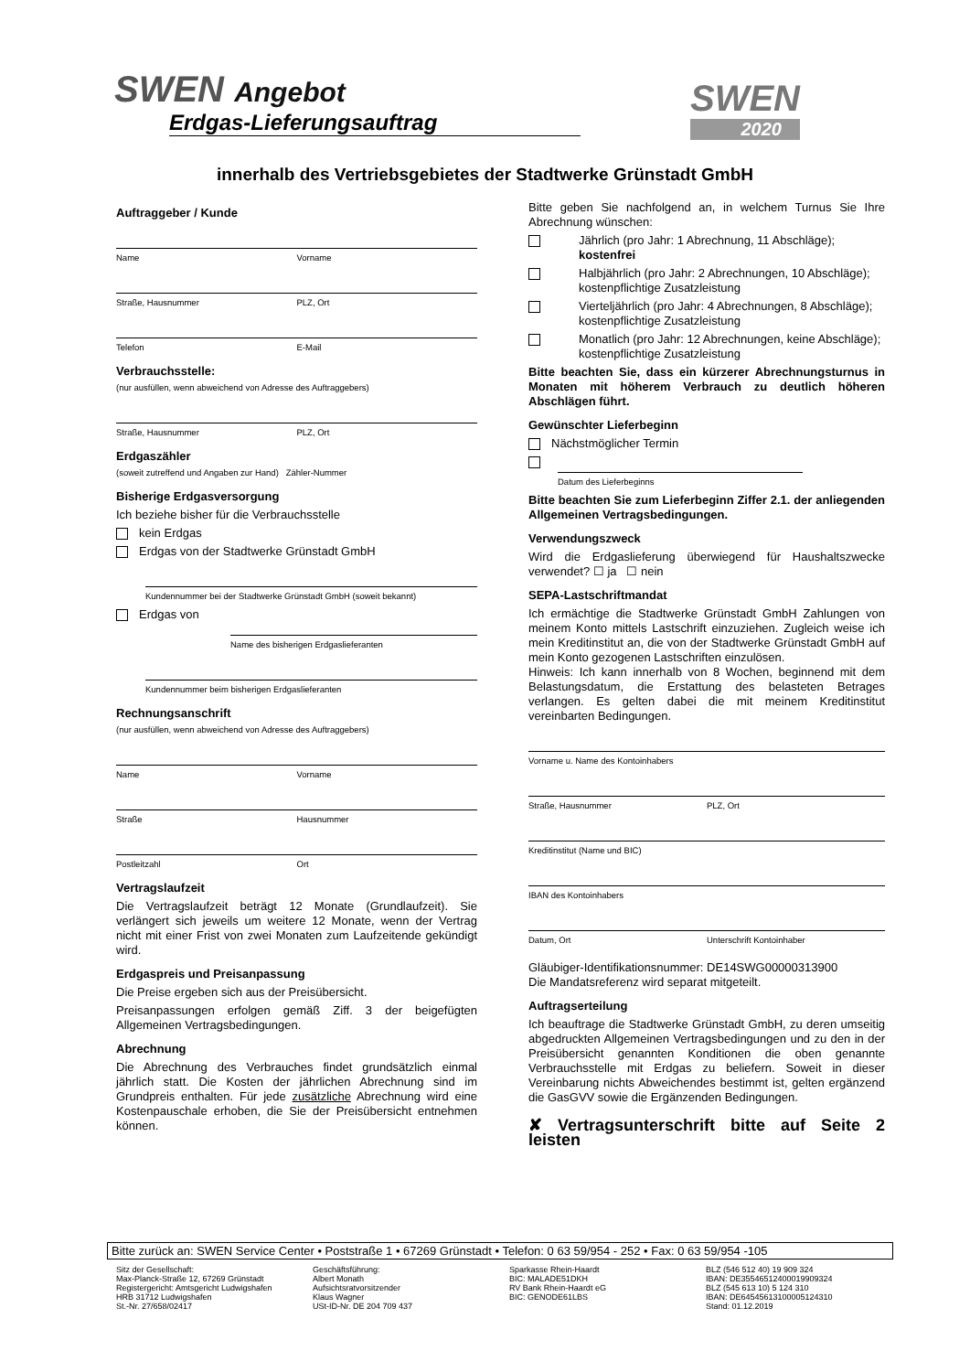SWEN Angebot
Erdgas-Lieferungsauftrag
SWEN
2020
innerhalb des Vertriebsgebietes der Stadtwerke Grünstadt GmbH
Auftraggeber / Kunde
Name Vorname
Straße, Hausnummer PLZ, Ort
Telefon E-Mail
Verbrauchsstelle:
(nur ausfüllen, wenn abweichend von Adresse des Auftraggebers)
Straße, Hausnummer PLZ, Ort
Erdgaszähler
(soweit zutreffend und Angaben zur Hand) Zähler-Nummer
Bisherige Erdgasversorgung
Ich beziehe bisher für die Verbrauchsstelle
kein Erdgas
Erdgas von der Stadtwerke Grünstadt GmbH
Kundennummer bei der Stadtwerke Grünstadt GmbH (soweit bekannt)
Erdgas von
Name des bisherigen Erdgaslieferanten
Kundennummer beim bisherigen Erdgaslieferanten
Rechnungsanschrift
(nur ausfüllen, wenn abweichend von Adresse des Auftraggebers)
Name Vorname
Straße Hausnummer
Postleitzahl Ort
Vertragslaufzeit
Die Vertragslaufzeit beträgt 12 Monate (Grundlaufzeit). Sie verlängert sich jeweils um weitere 12 Monate, wenn der Vertrag nicht mit einer Frist von zwei Monaten zum Laufzeitende gekündigt wird.
Erdgaspreis und Preisanpassung
Die Preise ergeben sich aus der Preisübersicht.
Preisanpassungen erfolgen gemäß Ziff. 3 der beigefügten Allgemeinen Vertragsbedingungen.
Abrechnung
Die Abrechnung des Verbrauches findet grundsätzlich einmal jährlich statt. Die Kosten der jährlichen Abrechnung sind im Grundpreis enthalten. Für jede zusätzliche Abrechnung wird eine Kostenpauschale erhoben, die Sie der Preisübersicht entnehmen können.
Bitte geben Sie nachfolgend an, in welchem Turnus Sie Ihre Abrechnung wünschen:
Jährlich (pro Jahr: 1 Abrechnung, 11 Abschläge); kostenfrei
Halbjährlich (pro Jahr: 2 Abrechnungen, 10 Abschläge); kostenpflichtige Zusatzleistung
Vierteljährlich (pro Jahr: 4 Abrechnungen, 8 Abschläge); kostenpflichtige Zusatzleistung
Monatlich (pro Jahr: 12 Abrechnungen, keine Abschläge); kostenpflichtige Zusatzleistung
Bitte beachten Sie, dass ein kürzerer Abrechnungsturnus in Monaten mit höherem Verbrauch zu deutlich höheren Abschlägen führt.
Gewünschter Lieferbeginn
Nächstmöglicher Termin
Datum des Lieferbeginns
Bitte beachten Sie zum Lieferbeginn Ziffer 2.1. der anliegenden Allgemeinen Vertragsbedingungen.
Verwendungszweck
Wird die Erdgaslieferung überwiegend für Haushaltszwecke verwendet? ☐ ja ☐ nein
SEPA-Lastschriftmandat
Ich ermächtige die Stadtwerke Grünstadt GmbH Zahlungen von meinem Konto mittels Lastschrift einzuziehen. Zugleich weise ich mein Kreditinstitut an, die von der Stadtwerke Grünstadt GmbH auf mein Konto gezogenen Lastschriften einzulösen.
Hinweis: Ich kann innerhalb von 8 Wochen, beginnend mit dem Belastungsdatum, die Erstattung des belasteten Betrages verlangen. Es gelten dabei die mit meinem Kreditinstitut vereinbarten Bedingungen.
Vorname u. Name des Kontoinhabers
Straße, Hausnummer PLZ, Ort
Kreditinstitut (Name und BIC)
IBAN des Kontoinhabers
Datum, Ort Unterschrift Kontoinhaber
Gläubiger-Identifikationsnummer: DE14SWG00000313900
Die Mandatsreferenz wird separat mitgeteilt.
Auftragserteilung
Ich beauftrage die Stadtwerke Grünstadt GmbH, zu deren umseitig abgedruckten Allgemeinen Vertragsbedingungen und zu den in der Preisübersicht genannten Konditionen die oben genannte Verbrauchsstelle mit Erdgas zu beliefern. Soweit in dieser Vereinbarung nichts Abweichendes bestimmt ist, gelten ergänzend die GasGVV sowie die Ergänzenden Bedingungen.
✘ Vertragsunterschrift bitte auf Seite 2 leisten
Bitte zurück an: SWEN Service Center • Poststraße 1 • 67269 Grünstadt • Telefon: 0 63 59/954 - 252 • Fax: 0 63 59/954 -105
Sitz der Gesellschaft:
Max-Planck-Straße 12, 67269 Grünstadt
Registergericht: Amtsgericht Ludwigshafen
HRB 31712 Ludwigshafen
St.-Nr. 27/658/02417
Geschäftsführung:
Albert Monath
Aufsichtsratvorsitzender
Klaus Wagner
USt-ID-Nr. DE 204 709 437
Sparkasse Rhein-Haardt
BIC: MALADE51DKH
RV Bank Rhein-Haardt eG
BIC: GENODE61LBS
BLZ (546 512 40) 19 909 324
IBAN: DE35546512400019909324
BLZ (545 613 10) 5 124 310
IBAN: DE64545613100005124310
Stand: 01.12.2019